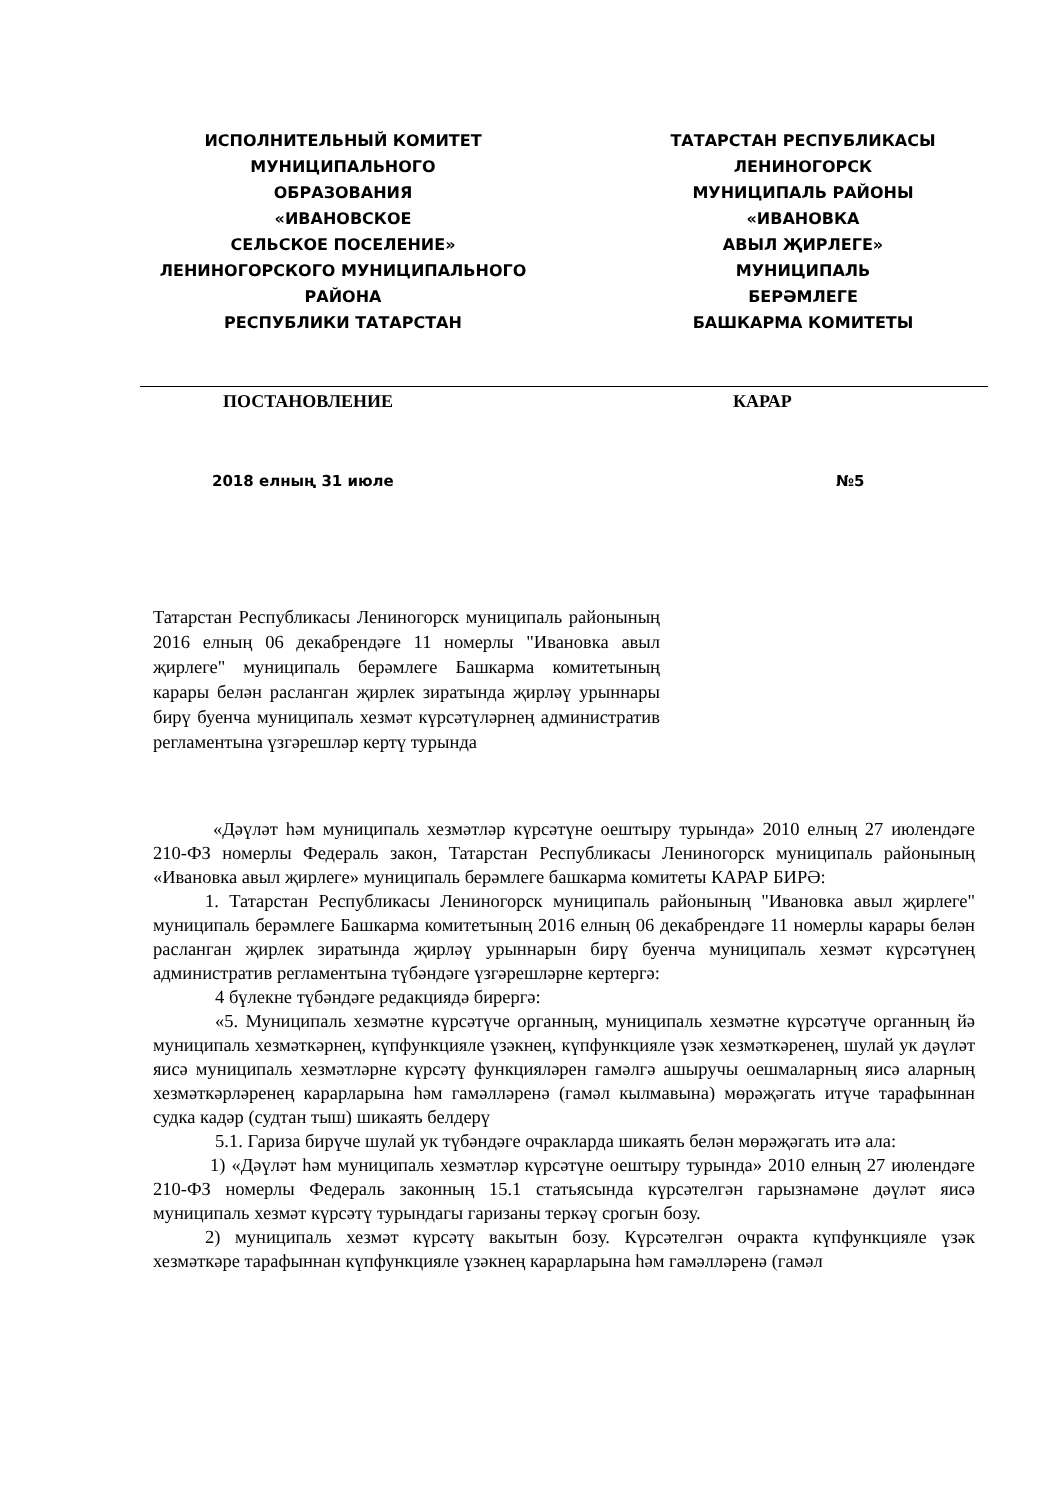ИСПОЛНИТЕЛЬНЫЙ КОМИТЕТ
МУНИЦИПАЛЬНОГО
ОБРАЗОВАНИЯ
«ИВАНОВСКОЕ
СЕЛЬСКОЕ ПОСЕЛЕНИЕ»
ЛЕНИНОГОРСКОГО МУНИЦИПАЛЬНОГО
РАЙОНА
РЕСПУБЛИКИ ТАТАРСТАН
ТАТАРСТАН РЕСПУБЛИКАСЫ
ЛЕНИНОГОРСК
МУНИЦИПАЛЬ РАЙОНЫ
«ИВАНОВКА
АВЫЛ ҖИРЛЕГЕ»
МУНИЦИПАЛЬ
БЕРӘМЛЕГЕ
БАШКАРМА КОМИТЕТЫ
ПОСТАНОВЛЕНИЕ КАРАР
2018 елның 31 июле №5
Татарстан Республикасы Лениногорск муниципаль районының 2016 елның 06 декабрендәге 11 номерлы "Ивановка авыл җирлеге" муниципаль берәмлеге Башкарма комитетының карары белән расланган җирлек зиратында җирләү урыннары бирү буенча муниципаль хезмәт күрсәтүләрнең административ регламентына үзгәрешләр кертү турында
«Дәүләт һәм муниципаль хезмәтләр күрсәтүне оештыру турында» 2010 елның 27 июлендәге 210-ФЗ номерлы Федераль закон, Татарстан Республикасы Лениногорск муниципаль районының «Ивановка авыл җирлеге» муниципаль берәмлеге башкарма комитеты КАРАР БИРӘ:
1. Татарстан Республикасы Лениногорск муниципаль районының "Ивановка авыл җирлеге" муниципаль берәмлеге Башкарма комитетының 2016 елның 06 декабрендәге 11 номерлы карары белән расланган җирлек зиратында җирләү урыннарын бирү буенча муниципаль хезмәт күрсәтүнең административ регламентына түбәндәге үзгәрешләрне кертергә:
4 бүлекне түбәндәге редакциядә бирергә:
«5. Муниципаль хезмәтне күрсәтүче органның, муниципаль хезмәтне күрсәтүче органның йә муниципаль хезмәткәрнең, күпфункцияле үзәкнең, күпфункцияле үзәк хезмәткәренең, шулай ук дәүләт яисә муниципаль хезмәтләрне күрсәтү функцияләрен гамәлгә ашыручы оешмаларның яисә аларның хезмәткәрләренең карарларына һәм гамәлләренә (гамәл кылмавына) мөрәҗәгать итүче тарафыннан судка кадәр (судтан тыш) шикаять белдерү
5.1. Гариза бирүче шулай ук түбәндәге очракларда шикаять белән мөрәҗәгать итә ала:
1) «Дәүләт һәм муниципаль хезмәтләр күрсәтүне оештыру турында» 2010 елның 27 июлендәге 210-ФЗ номерлы Федераль законның 15.1 статьясында күрсәтелгән гарызнамәне дәүләт яисә муниципаль хезмәт күрсәтү турындагы гаризаны теркәү срогын бозу.
2) муниципаль хезмәт күрсәтү вакытын бозу. Күрсәтелгән очракта күпфункцияле үзәк хезмәткәре тарафыннан күпфункцияле үзәкнең карарларына һәм гамәлләренә (гамәл